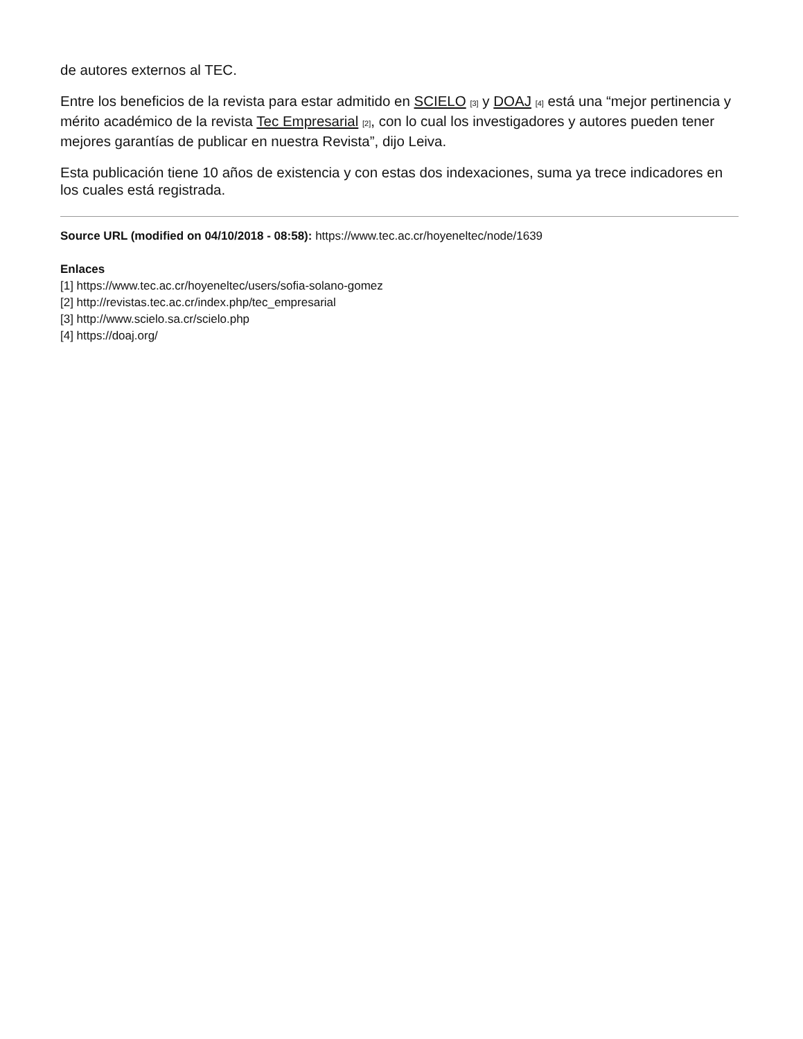de autores externos al TEC.
Entre los beneficios de la revista para estar admitido en SCIELO [3] y DOAJ [4] está una “mejor pertinencia y mérito académico de la revista Tec Empresarial [2], con lo cual los investigadores y autores pueden tener mejores garantías de publicar en nuestra Revista”, dijo Leiva.
Esta publicación tiene 10 años de existencia y con estas dos indexaciones, suma ya trece indicadores en los cuales está registrada.
Source URL (modified on 04/10/2018 - 08:58): https://www.tec.ac.cr/hoyeneltec/node/1639
Enlaces
[1] https://www.tec.ac.cr/hoyeneltec/users/sofia-solano-gomez
[2] http://revistas.tec.ac.cr/index.php/tec_empresarial
[3] http://www.scielo.sa.cr/scielo.php
[4] https://doaj.org/